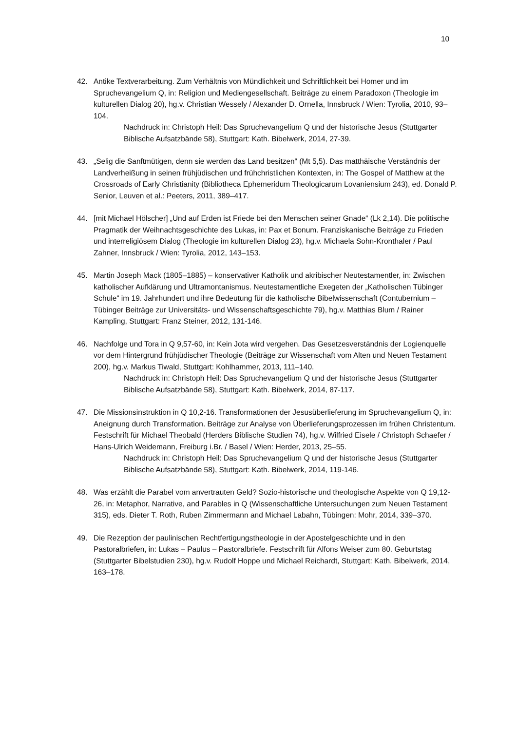10
42. Antike Textverarbeitung. Zum Verhältnis von Mündlichkeit und Schriftlichkeit bei Homer und im Spruchevangelium Q, in: Religion und Mediengesellschaft. Beiträge zu einem Paradoxon (Theologie im kulturellen Dialog 20), hg.v. Christian Wessely / Alexander D. Ornella, Innsbruck / Wien: Tyrolia, 2010, 93–104.
Nachdruck in: Christoph Heil: Das Spruchevangelium Q und der historische Jesus (Stuttgarter Biblische Aufsatzbände 58), Stuttgart: Kath. Bibelwerk, 2014, 27-39.
43. „Selig die Sanftmütigen, denn sie werden das Land besitzen“ (Mt 5,5). Das matthäische Verständnis der Landverheißung in seinen frühjüdischen und frühchristlichen Kontexten, in: The Gospel of Matthew at the Crossroads of Early Christianity (Bibliotheca Ephemeridum Theologicarum Lovaniensium 243), ed. Donald P. Senior, Leuven et al.: Peeters, 2011, 389–417.
44. [mit Michael Hölscher] „Und auf Erden ist Friede bei den Menschen seiner Gnade“ (Lk 2,14). Die politische Pragmatik der Weihnachtsgeschichte des Lukas, in: Pax et Bonum. Franziskanische Beiträge zu Frieden und interreligiösem Dialog (Theologie im kulturellen Dialog 23), hg.v. Michaela Sohn-Kronthaler / Paul Zahner, Innsbruck / Wien: Tyrolia, 2012, 143–153.
45. Martin Joseph Mack (1805–1885) – konservativer Katholik und akribischer Neutestamentler, in: Zwischen katholischer Aufklärung und Ultramontanismus. Neutestamentliche Exegeten der „Katholischen Tübinger Schule“ im 19. Jahrhundert und ihre Bedeutung für die katholische Bibelwissenschaft (Contubernium – Tübinger Beiträge zur Universitäts- und Wissenschaftsgeschichte 79), hg.v. Matthias Blum / Rainer Kampling, Stuttgart: Franz Steiner, 2012, 131-146.
46. Nachfolge und Tora in Q 9,57-60, in: Kein Jota wird vergehen. Das Gesetzesverständnis der Logienquelle vor dem Hintergrund frühjüdischer Theologie (Beiträge zur Wissenschaft vom Alten und Neuen Testament 200), hg.v. Markus Tiwald, Stuttgart: Kohlhammer, 2013, 111–140.
Nachdruck in: Christoph Heil: Das Spruchevangelium Q und der historische Jesus (Stuttgarter Biblische Aufsatzbände 58), Stuttgart: Kath. Bibelwerk, 2014, 87-117.
47. Die Missionsinstruktion in Q 10,2-16. Transformationen der Jesusüberlieferung im Spruchevangelium Q, in: Aneignung durch Transformation. Beiträge zur Analyse von Überlieferungsprozessen im frühen Christentum. Festschrift für Michael Theobald (Herders Biblische Studien 74), hg.v. Wilfried Eisele / Christoph Schaefer / Hans-Ulrich Weidemann, Freiburg i.Br. / Basel / Wien: Herder, 2013, 25–55.
Nachdruck in: Christoph Heil: Das Spruchevangelium Q und der historische Jesus (Stuttgarter Biblische Aufsatzbände 58), Stuttgart: Kath. Bibelwerk, 2014, 119-146.
48. Was erzählt die Parabel vom anvertrauten Geld? Sozio-historische und theologische Aspekte von Q 19,12-26, in: Metaphor, Narrative, and Parables in Q (Wissenschaftliche Untersuchungen zum Neuen Testament 315), eds. Dieter T. Roth, Ruben Zimmermann and Michael Labahn, Tübingen: Mohr, 2014, 339–370.
49. Die Rezeption der paulinischen Rechtfertigungstheologie in der Apostelgeschichte und in den Pastoralbriefen, in: Lukas – Paulus – Pastoralbriefe. Festschrift für Alfons Weiser zum 80. Geburtstag (Stuttgarter Bibelstudien 230), hg.v. Rudolf Hoppe und Michael Reichardt, Stuttgart: Kath. Bibelwerk, 2014, 163–178.